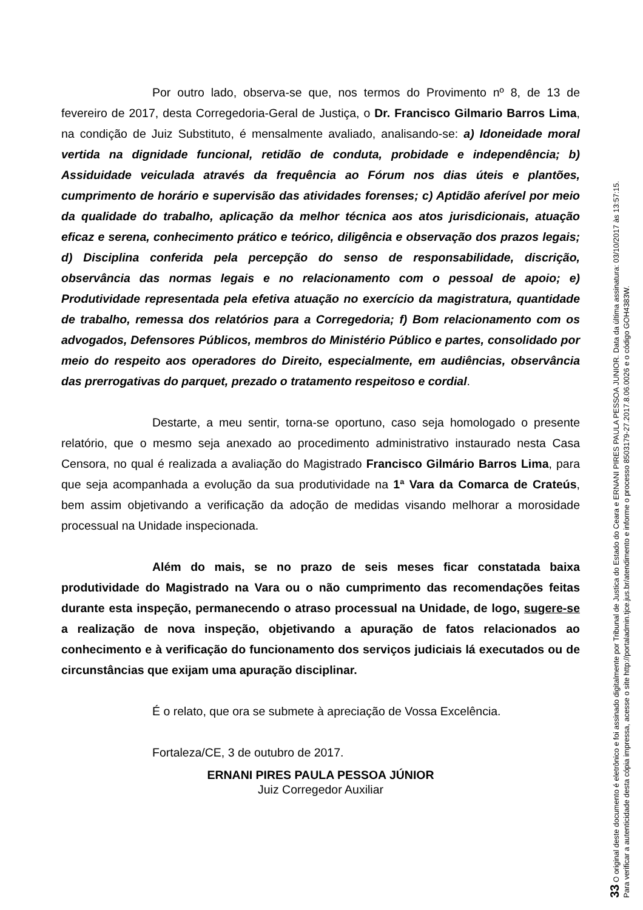Por outro lado, observa-se que, nos termos do Provimento nº 8, de 13 de fevereiro de 2017, desta Corregedoria-Geral de Justiça, o Dr. Francisco Gilmario Barros Lima, na condição de Juiz Substituto, é mensalmente avaliado, analisando-se: a) Idoneidade moral vertida na dignidade funcional, retidão de conduta, probidade e independência; b) Assiduidade veiculada através da frequência ao Fórum nos dias úteis e plantões, cumprimento de horário e supervisão das atividades forenses; c) Aptidão aferível por meio da qualidade do trabalho, aplicação da melhor técnica aos atos jurisdicionais, atuação eficaz e serena, conhecimento prático e teórico, diligência e observação dos prazos legais; d) Disciplina conferida pela percepção do senso de responsabilidade, discrição, observância das normas legais e no relacionamento com o pessoal de apoio; e) Produtividade representada pela efetiva atuação no exercício da magistratura, quantidade de trabalho, remessa dos relatórios para a Corregedoria; f) Bom relacionamento com os advogados, Defensores Públicos, membros do Ministério Público e partes, consolidado por meio do respeito aos operadores do Direito, especialmente, em audiências, observância das prerrogativas do parquet, prezado o tratamento respeitoso e cordial.
Destarte, a meu sentir, torna-se oportuno, caso seja homologado o presente relatório, que o mesmo seja anexado ao procedimento administrativo instaurado nesta Casa Censora, no qual é realizada a avaliação do Magistrado Francisco Gilmário Barros Lima, para que seja acompanhada a evolução da sua produtividade na 1ª Vara da Comarca de Crateús, bem assim objetivando a verificação da adoção de medidas visando melhorar a morosidade processual na Unidade inspecionada.
Além do mais, se no prazo de seis meses ficar constatada baixa produtividade do Magistrado na Vara ou o não cumprimento das recomendações feitas durante esta inspeção, permanecendo o atraso processual na Unidade, de logo, sugere-se a realização de nova inspeção, objetivando a apuração de fatos relacionados ao conhecimento e à verificação do funcionamento dos serviços judiciais lá executados ou de circunstâncias que exijam uma apuração disciplinar.
É o relato, que ora se submete à apreciação de Vossa Excelência.
Fortaleza/CE, 3 de outubro de 2017.
ERNANI PIRES PAULA PESSOA JÚNIOR
Juiz Corregedor Auxiliar
33 O original deste documento é eletrônico e foi assinado digitalmente por Tribunal de Justica do Estado do Ceara e ERNANI PIRES PAULA PESSOA JUNIOR. Data da última assinatura: 03/10/2017 às 13:57:15.
Para verificar a autenticidade desta cópia impressa, acesse o site http://portaladmin.tjce.jus.br/atendimento e informe o processo 8503179-27.2017.8.06.0026 e o código GOH4383W.